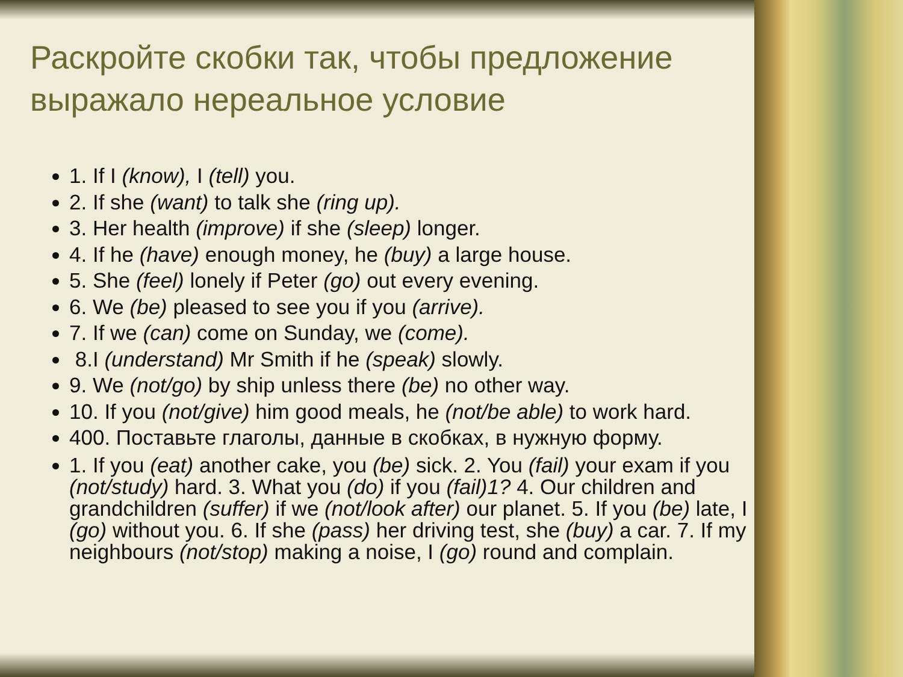Раскройте скобки так, чтобы предложение выражало нереальное условие
1. If I (know), I (tell) you.
2. If she (want) to talk she (ring up).
3. Her health (improve) if she (sleep) longer.
4. If he (have) enough money, he (buy) a large house.
5. She (feel) lonely if Peter (go) out every evening.
6. We (be) pleased to see you if you (arrive).
7. If we (can) come on Sunday, we (come).
8.I (understand) Mr Smith if he (speak) slowly.
9. We (not/go) by ship unless there (be) no other way.
10. If you (not/give) him good meals, he (not/be able) to work hard.
400. Поставьте глаголы, данные в скобках, в нужную форму.
1. If you (eat) another cake, you (be) sick. 2. You (fail) your exam if you (not/study) hard. 3. What you (do) if you (fail)1? 4. Our children and grandchildren (suffer) if we (not/look after) our planet. 5. If you (be) late, I (go) without you. 6. If she (pass) her driving test, she (buy) a car. 7. If my neighbours (not/stop) making a noise, I (go) round and complain.